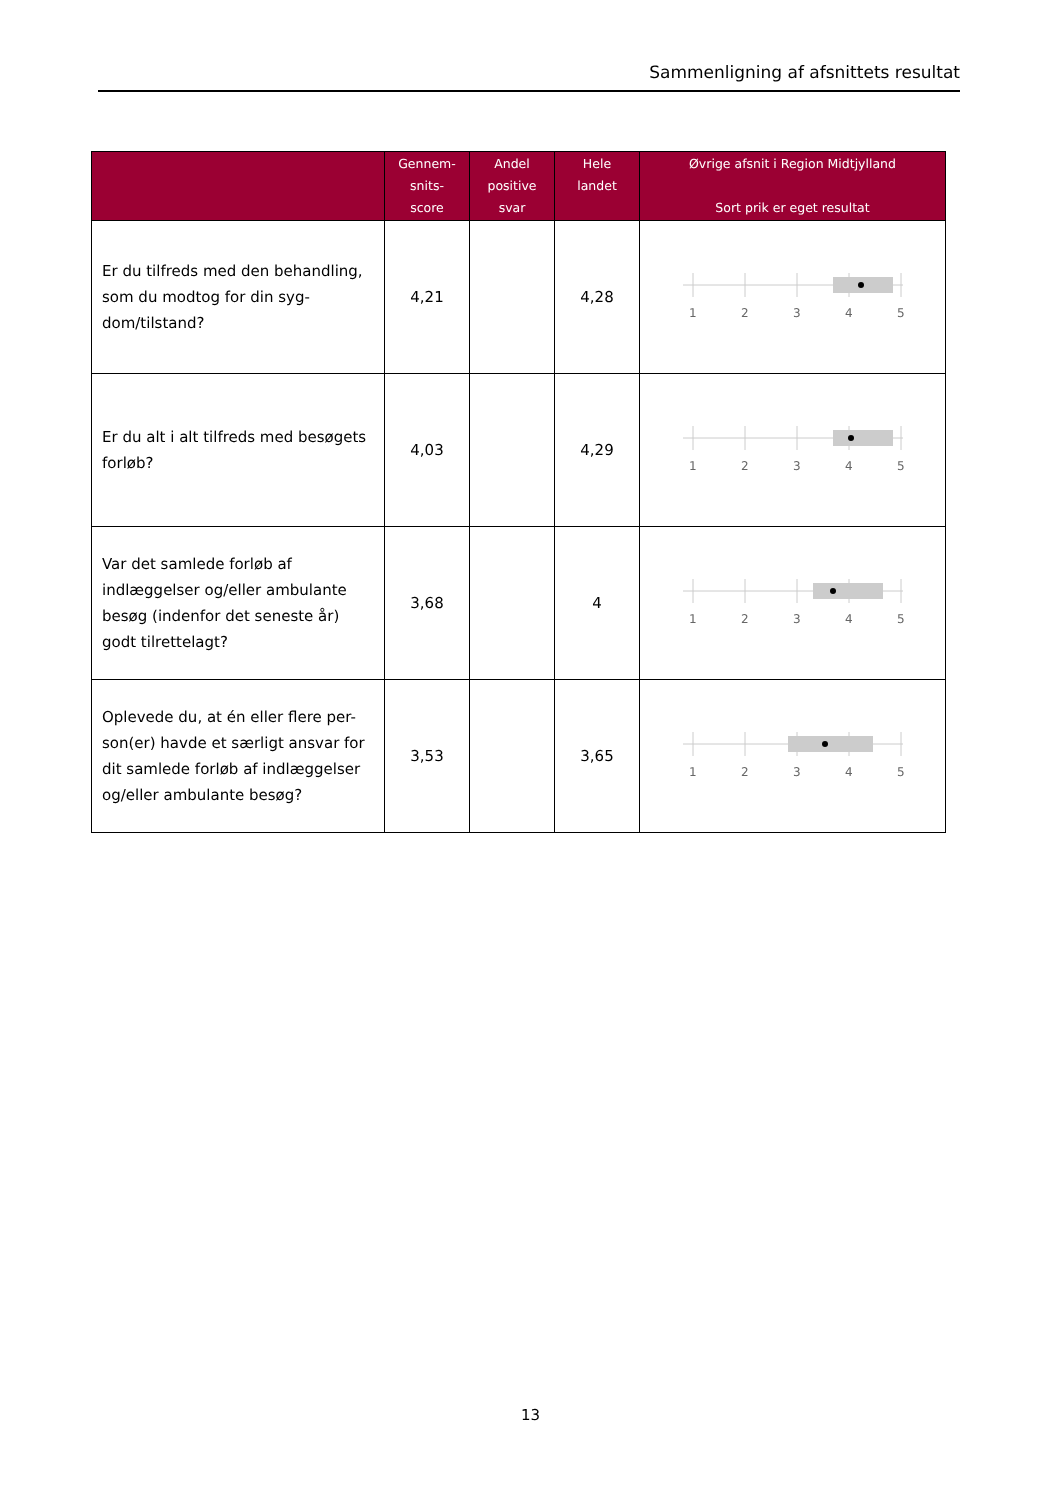Sammenligning af afsnittets resultat
| | Gennem- snits- score | Andel positive svar | Hele landet | Øvrige afsnit i Region Midtjylland Sort prik er eget resultat |
| --- | --- | --- | --- | --- |
| Er du tilfreds med den behandling, som du modtog for din syg-dom/tilstand? | 4,21 | | 4,28 | 1 2 3 4 5 |
| Er du alt i alt tilfreds med besøgets forløb? | 4,03 | | 4,29 | 1 2 3 4 5 |
| Var det samlede forløb af indlæggelser og/eller ambulante besøg (indenfor det seneste år) godt tilrettelagt? | 3,68 | | 4 | 1 2 3 4 5 |
| Oplevede du, at én eller flere per-son(er) havde et særligt ansvar for dit samlede forløb af indlæggelser og/eller ambulante besøg? | 3,53 | | 3,65 | 1 2 3 4 5 |
13